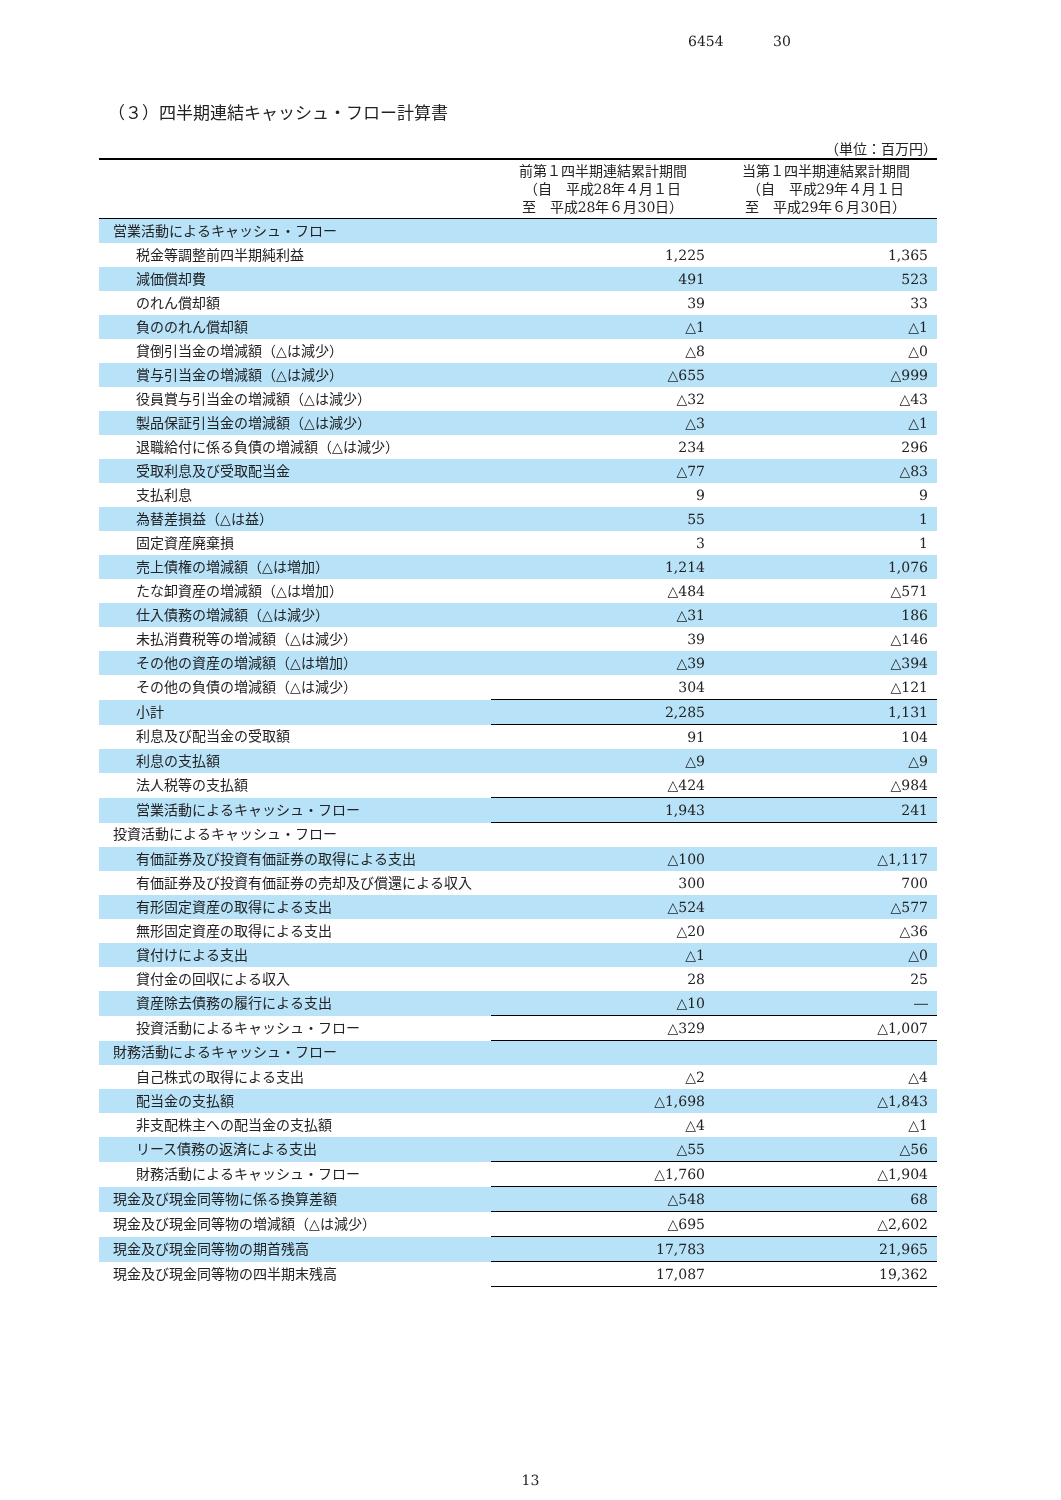6454 30
（３）四半期連結キャッシュ・フロー計算書
（単位：百万円）
| | 前第１四半期連結累計期間 （自 平成28年４月１日 至 平成28年６月30日） | 当第１四半期連結累計期間 （自 平成29年４月１日 至 平成29年６月30日） |
| --- | --- | --- |
| 営業活動によるキャッシュ・フロー | | |
| 税金等調整前四半期純利益 | 1,225 | 1,365 |
| 減価償却費 | 491 | 523 |
| のれん償却額 | 39 | 33 |
| 負ののれん償却額 | △1 | △1 |
| 貸倒引当金の増減額（△は減少） | △8 | △0 |
| 賞与引当金の増減額（△は減少） | △655 | △999 |
| 役員賞与引当金の増減額（△は減少） | △32 | △43 |
| 製品保証引当金の増減額（△は減少） | △3 | △1 |
| 退職給付に係る負債の増減額（△は減少） | 234 | 296 |
| 受取利息及び受取配当金 | △77 | △83 |
| 支払利息 | 9 | 9 |
| 為替差損益（△は益） | 55 | 1 |
| 固定資産廃棄損 | 3 | 1 |
| 売上債権の増減額（△は増加） | 1,214 | 1,076 |
| たな卸資産の増減額（△は増加） | △484 | △571 |
| 仕入債務の増減額（△は減少） | △31 | 186 |
| 未払消費税等の増減額（△は減少） | 39 | △146 |
| その他の資産の増減額（△は増加） | △39 | △394 |
| その他の負債の増減額（△は減少） | 304 | △121 |
| 小計 | 2,285 | 1,131 |
| 利息及び配当金の受取額 | 91 | 104 |
| 利息の支払額 | △9 | △9 |
| 法人税等の支払額 | △424 | △984 |
| 営業活動によるキャッシュ・フロー | 1,943 | 241 |
| 投資活動によるキャッシュ・フロー | | |
| 有価証券及び投資有価証券の取得による支出 | △100 | △1,117 |
| 有価証券及び投資有価証券の売却及び償還による収入 | 300 | 700 |
| 有形固定資産の取得による支出 | △524 | △577 |
| 無形固定資産の取得による支出 | △20 | △36 |
| 貸付けによる支出 | △1 | △0 |
| 貸付金の回収による収入 | 28 | 25 |
| 資産除去債務の履行による支出 | △10 | ― |
| 投資活動によるキャッシュ・フロー | △329 | △1,007 |
| 財務活動によるキャッシュ・フロー | | |
| 自己株式の取得による支出 | △2 | △4 |
| 配当金の支払額 | △1,698 | △1,843 |
| 非支配株主への配当金の支払額 | △4 | △1 |
| リース債務の返済による支出 | △55 | △56 |
| 財務活動によるキャッシュ・フロー | △1,760 | △1,904 |
| 現金及び現金同等物に係る換算差額 | △548 | 68 |
| 現金及び現金同等物の増減額（△は減少） | △695 | △2,602 |
| 現金及び現金同等物の期首残高 | 17,783 | 21,965 |
| 現金及び現金同等物の四半期末残高 | 17,087 | 19,362 |
13